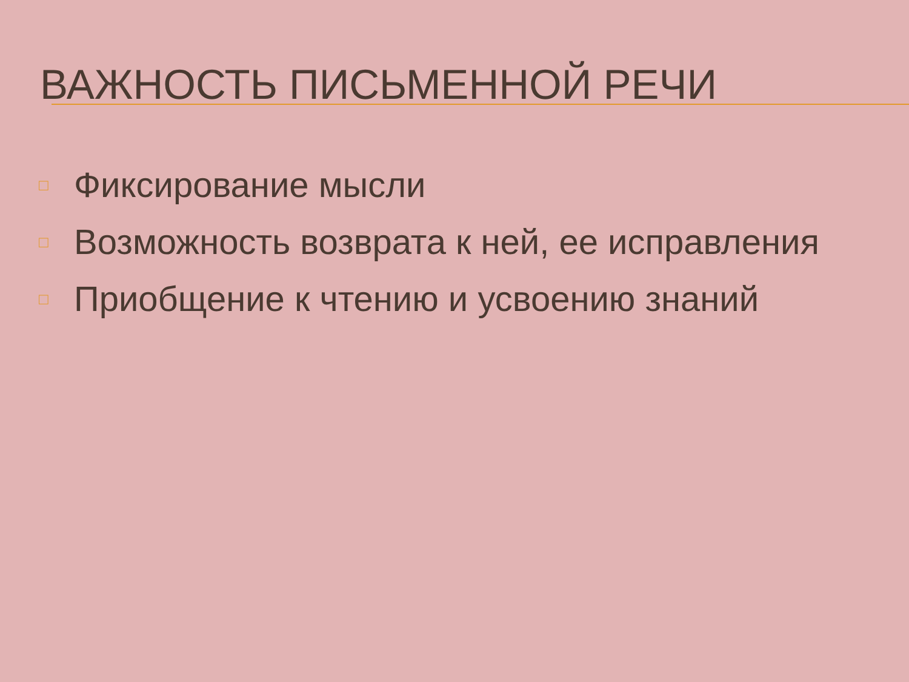ВАЖНОСТЬ ПИСЬМЕННОЙ РЕЧИ
□ Фиксирование мысли
□ Возможность возврата к ней, ее исправления
□ Приобщение к чтению и усвоению знаний